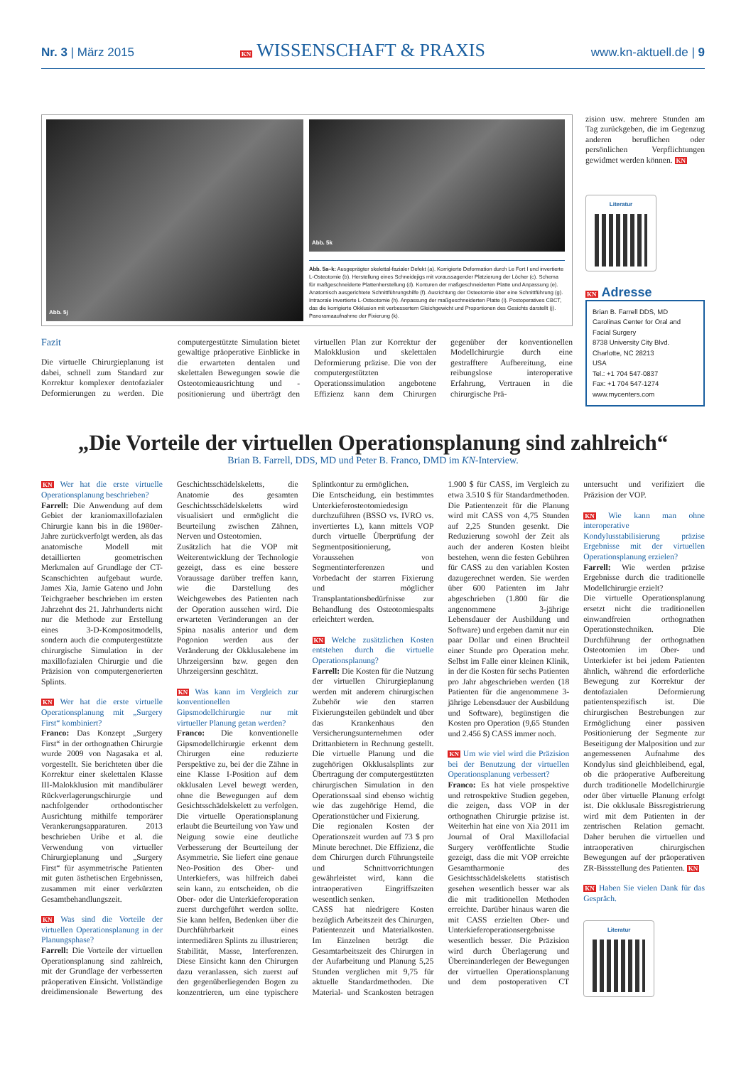Nr. 3 | März 2015
KN WISSENSCHAFT & PRAXIS
www.kn-aktuell.de | 9
Abb. 5j
Abb. 5k
Abb. 5a–k: Ausgeprägter skelettal-fazialer Defekt (a). Korrigierte Deformation durch Le Fort I und invertierte L-Osteotomie (b). Herstellung eines Schneidejigs mit voraussagender Platzierung der Löcher (c). Schema für maßgeschneiderte Plattenherstellung (d). Konturen der maßgeschneiderten Platte und Anpassung (e). Anatomisch ausgerichtete Schnittführungshilfe (f). Ausrichtung der Osteotomie über eine Schnittführung (g). Intraorale invertierte L-Osteotomie (h). Anpassung der maßgeschneiderten Platte (i). Postoperatives CBCT, das die korrigierte Okklusion mit verbessertem Gleichgewicht und Proportionen des Gesichts darstellt (j). Panoramaaufnahme der Fixierung (k).
Fazit
Die virtuelle Chirurgieplanung ist dabei, schnell zum Standard zur Korrektur komplexer dentofazialer Deformierungen zu werden. Die computergestützte Simulation bietet gewaltige präoperative Einblicke in die erwarteten dentalen und skelettalen Bewegungen sowie die Osteotomieausrichtung und -positionierung und überträgt den virtuellen Plan zur Korrektur der Malokklusion und skelettalen Deformierung präzise. Die von der computergestützten Operationssimulation angebotene Effizienz kann dem Chirurgen gegenüber der konventionellen Modellchirurgie durch eine gestrafftere Aufbereitung, eine reibungslose interoperative Erfahrung, Vertrauen in die chirurgische Prä-
zision usw. mehrere Stunden am Tag zurückgeben, die im Gegenzug anderen beruflichen oder persönlichen Verpflichtungen gewidmet werden können. KN
Literatur
KN Adresse
Brian B. Farrell DDS, MD
Carolinas Center for Oral and Facial Surgery
8738 University City Blvd.
Charlotte, NC 28213
USA
Tel.: +1 704 547-0837
Fax: +1 704 547-1274
www.mycenters.com
„Die Vorteile der virtuellen Operationsplanung sind zahlreich“
Brian B. Farrell, DDS, MD und Peter B. Franco, DMD im KN-Interview.
KN Wer hat die erste virtuelle Operationsplanung beschrieben?
Farrell: Die Anwendung auf dem Gebiet der kraniomaxillofazialen Chirurgie kann bis in die 1980er-Jahre zurückverfolgt werden, als das anatomische Modell mit detaillierten geometrischen Merkmalen auf Grundlage der CT-Scanschichten aufgebaut wurde. James Xia, Jamie Gateno und John Teichgraeber beschrieben im ersten Jahrzehnt des 21. Jahrhunderts nicht nur die Methode zur Erstellung eines 3-D-Kompositmodells, sondern auch die computergestützte chirurgische Simulation in der maxillofazialen Chirurgie und die Präzision von computergenerierten Splints.
KN Wer hat die erste virtuelle Operationsplanung mit „Surgery First“ kombiniert?
Franco: Das Konzept „Surgery First“ in der orthognathen Chirurgie wurde 2009 von Nagasaka et al. vorgestellt. Sie berichteten über die Korrektur einer skelettalen Klasse III-Malokklusion mit mandibulärer Rückverlagerungschirurgie und nachfolgender orthodontischer Ausrichtung mithilfe temporärer Verankerungsapparaturen. 2013 beschrieben Uribe et al. die Verwendung von virtueller Chirurgieplanung und „Surgery First“ für asymmetrische Patienten mit guten ästhetischen Ergebnissen, zusammen mit einer verkürzten Gesamtbehandlungszeit.
KN Was sind die Vorteile der virtuellen Operationsplanung in der Planungsphase?
Farrell: Die Vorteile der virtuellen Operationsplanung sind zahlreich, mit der Grundlage der verbesserten präoperativen Einsicht. Vollständige dreidimensionale Bewertung des Geschichtsschädelskeletts, die Anatomie des gesamten Geschichtsschädelskeletts wird visualisiert und ermöglicht die Beurteilung zwischen Zähnen, Nerven und Osteotomien.
Zusätzlich hat die VOP mit Weiterentwicklung der Technologie gezeigt, dass es eine bessere Voraussage darüber treffen kann, wie die Darstellung des Weichgewebes des Patienten nach der Operation aussehen wird. Die erwarteten Veränderungen an der Spina nasalis anterior und dem Pogonion werden aus der Veränderung der Okklusalebene im Uhrzeigersinn bzw. gegen den Uhrzeigersinn geschätzt.
KN Was kann im Vergleich zur konventionellen Gipsmodellchirurgie nur mit virtueller Planung getan werden?
Franco: Die konventionelle Gipsmodellchirurgie erkennt dem Chirurgen eine reduzierte Perspektive zu, bei der die Zähne in eine Klasse I-Position auf dem okklusalen Level bewegt werden, ohne die Bewegungen auf dem Gesichtsschädelskelett zu verfolgen. Die virtuelle Operationsplanung erlaubt die Beurteilung von Yaw und Neigung sowie eine deutliche Verbesserung der Beurteilung der Asymmetrie. Sie liefert eine genaue Neo-Position des Ober- und Unterkiefers, was hilfreich dabei sein kann, zu entscheiden, ob die Ober- oder die Unterkieferoperation zuerst durchgeführt werden sollte. Sie kann helfen, Bedenken über die Durchführbarkeit eines intermediären Splints zu illustrieren; Stabilität, Masse, Interferenzen. Diese Einsicht kann den Chirurgen dazu veranlassen, sich zuerst auf den gegenüberliegenden Bogen zu konzentrieren, um eine typischere Splintkontur zu ermöglichen.
Die Entscheidung, ein bestimmtes Unterkieferosteotomiedesign durchzuführen (BSSO vs. IVRO vs. invertiertes L), kann mittels VOP durch virtuelle Überprüfung der Segmentpositionierung, Voraussehen von Segmentinterferenzen und Vorbedacht der starren Fixierung und möglicher Transplantationsbedürfnisse zur Behandlung des Osteotomiespalts erleichtert werden.
KN Welche zusätzlichen Kosten entstehen durch die virtuelle Operationsplanung?
Farrell: Die Kosten für die Nutzung der virtuellen Chirurgieplanung werden mit anderem chirurgischen Zubehör wie den starren Fixierungsteilen gebündelt und über das Krankenhaus den Versicherungsunternehmen oder Drittanbietern in Rechnung gestellt. Die virtuelle Planung und die zugehörigen Okklusalsplints zur Übertragung der computergestützten chirurgischen Simulation in den Operationssaal sind ebenso wichtig wie das zugehörige Hemd, die Operationstücher und Fixierung.
Die regionalen Kosten der Operationszeit wurden auf 73 $ pro Minute berechnet. Die Effizienz, die dem Chirurgen durch Führungsteile und Schnittvorrichtungen gewährleistet wird, kann die intraoperativen Eingriffszeiten wesentlich senken.
CASS hat niedrigere Kosten bezüglich Arbeitszeit des Chirurgen, Patientenzeit und Materialkosten. Im Einzelnen beträgt die Gesamtarbeitszeit des Chirurgen in der Aufarbeitung und Planung 5,25 Stunden verglichen mit 9,75 für aktuelle Standardmethoden. Die Material- und Scankosten betragen 1.900 $ für CASS, im Vergleich zu etwa 3.510 $ für Standardmethoden. Die Patientenzeit für die Planung wird mit CASS von 4,75 Stunden auf 2,25 Stunden gesenkt. Die Reduzierung sowohl der Zeit als auch der anderen Kosten bleibt bestehen, wenn die festen Gebühren für CASS zu den variablen Kosten dazugerechnet werden. Sie werden über 600 Patienten im Jahr abgeschrieben (1.800 für die angenommene 3-jährige Lebensdauer der Ausbildung und Software) und ergeben damit nur ein paar Dollar und einen Bruchteil einer Stunde pro Operation mehr. Selbst im Falle einer kleinen Klinik, in der die Kosten für sechs Patienten pro Jahr abgeschrieben werden (18 Patienten für die angenommene 3-jährige Lebensdauer der Ausbildung und Software), begünstigen die Kosten pro Operation (9,65 Stunden und 2.456 $) CASS immer noch.
KN Um wie viel wird die Präzision bei der Benutzung der virtuellen Operationsplanung verbessert?
Franco: Es hat viele prospektive und retrospektive Studien gegeben, die zeigen, dass VOP in der orthognathen Chirurgie präzise ist. Weiterhin hat eine von Xia 2011 im Journal of Oral Maxillofacial Surgery veröffentlichte Studie gezeigt, dass die mit VOP erreichte Gesamtharmonie des Gesichtsschädelskeletts statistisch gesehen wesentlich besser war als die mit traditionellen Methoden erreichte. Darüber hinaus waren die mit CASS erzielten Ober- und Unterkieferoperationsergebnisse wesentlich besser. Die Präzision wird durch Überlagerung und Übereinanderlegen der Bewegungen der virtuellen Operationsplanung und dem postoperativen CT untersucht und verifiziert die Präzision der VOP.
KN Wie kann man ohne interoperative Kondylusstabilisierung präzise Ergebnisse mit der virtuellen Operationsplanung erzielen?
Farrell: Wie werden präzise Ergebnisse durch die traditionelle Modellchirurgie erzielt?
Die virtuelle Operationsplanung ersetzt nicht die traditionellen einwandfreien orthognathen Operationstechniken. Die Durchführung der orthognathen Osteotomien im Ober- und Unterkiefer ist bei jedem Patienten ähnlich, während die erforderliche Bewegung zur Korrektur der dentofazialen Deformierung patientenspezifisch ist. Die chirurgischen Bestrebungen zur Ermöglichung einer passiven Positionierung der Segmente zur Beseitigung der Malposition und zur angemessenen Aufnahme des Kondylus sind gleichbleibend, egal, ob die präoperative Aufbereitung durch traditionelle Modellchirurgie oder über virtuelle Planung erfolgt ist. Die okklusale Bissregistrierung wird mit dem Patienten in der zentrischen Relation gemacht. Daher beruhen die virtuellen und intraoperativen chirurgischen Bewegungen auf der präoperativen ZR-Bissstellung des Patienten. KN
KN Haben Sie vielen Dank für das Gespräch.
Literatur